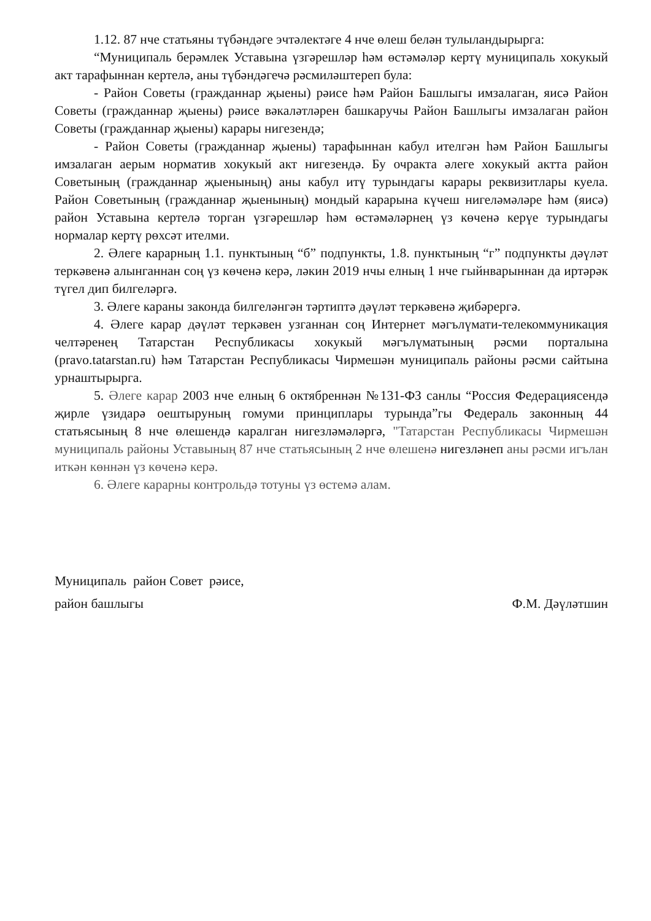1.12. 87 нче статьяны түбәндәге эчтәлектәге 4 нче өлеш белән тулыландырырга:
“Муниципаль берәмлек Уставына үзгәрешләр һәм өстәмәләр кертү муниципаль хокукый акт тарафыннан кертелә, аны түбәндәгечә рәсмиләштереп була:
- Район Советы (гражданнар җыены) рәисе һәм Район Башлыгы имзалаган, яисә Район Советы (гражданнар җыены) рәисе вәкаләтләрен башкаручы Район Башлыгы имзалаган район Советы (гражданнар җыены) карары нигезендә;
- Район Советы (гражданнар җыены) тарафыннан кабул ителгән һәм Район Башлыгы имзалаган аерым норматив хокукый акт нигезендә. Бу очракта әлеге хокукый актта район Советының (гражданнар җыенының) аны кабул итү турындагы карары реквизитлары куела. Район Советының (гражданнар җыенының) мондый карарына күчеш нигеләмәләре һәм (яисә) район Уставына кертелә торган үзгәрешләр һәм өстәмәләрнең үз көченә керүе турындагы нормалар кертү рөхсәт ителми.
2. Әлеге карарның 1.1. пунктының “б” подпункты, 1.8. пунктының “г” подпункты дәүләт теркәвенә алынганнан соң үз көченә керә, ләкин 2019 нчы елның 1 нче гыйнварыннан да иртәрәк түгел дип билгеләргә.
3. Әлеге караны законда билгеләнгән тәртиптә дәүләт теркәвенә җибәрергә.
4. Әлеге карар дәүләт теркәвен узганнан соң Интернет мәгълүмати-телекоммуникация челтәренең Татарстан Республикасы хокукый мәгълүматының рәсми порталына (pravo.tatarstan.ru) һәм Татарстан Республикасы Чирмешән муниципаль районы рәсми сайтына урнаштырырга.
5. Әлеге карар 2003 нче елның 6 октябреннән №131-ФЗ санлы “Россия Федерациясендә җирле үзидарә оештыруның гомуми принциплары турында”гы Федераль законның 44 статьясының 8 нче өлешендә каралган нигезләмәләргә, "Татарстан Республикасы Чирмешән муниципаль районы Уставының 87 нче статьясының 2 нче өлешенә нигезләнеп аны рәсми игълан иткән көннән үз көченә керә.
6. Әлеге карарны контрольдә тотуны үз өстемә алам.
Муниципаль район Совет рәисе,
район башлыгы Ф.М. Дәүләтшин